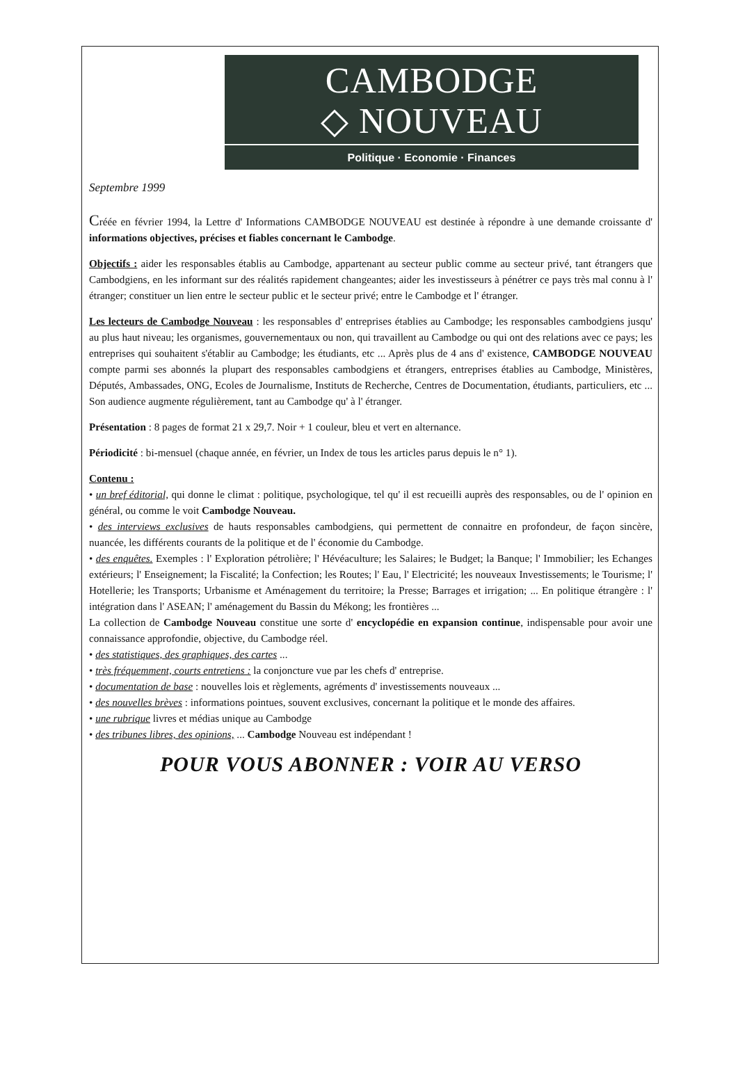CAMBODGE
◇ NOUVEAU
Politique · Economie · Finances
Septembre 1999
Créée en février 1994, la Lettre d' Informations CAMBODGE NOUVEAU est destinée à répondre à une demande croissante d' informations objectives, précises et fiables concernant le Cambodge.
Objectifs : aider les responsables établis au Cambodge, appartenant au secteur public comme au secteur privé, tant étrangers que Cambodgiens, en les informant sur des réalités rapidement changeantes; aider les investisseurs à pénétrer ce pays très mal connu à l' étranger; constituer un lien entre le secteur public et le secteur privé; entre le Cambodge et l' étranger.
Les lecteurs de Cambodge Nouveau : les responsables d' entreprises établies au Cambodge; les responsables cambodgiens jusqu' au plus haut niveau; les organismes, gouvernementaux ou non, qui travaillent au Cambodge ou qui ont des relations avec ce pays; les entreprises qui souhaitent s'établir au Cambodge; les étudiants, etc ... Après plus de 4 ans d' existence, CAMBODGE NOUVEAU compte parmi ses abonnés la plupart des responsables cambodgiens et étrangers, entreprises établies au Cambodge, Ministères, Députés, Ambassades, ONG, Ecoles de Journalisme, Instituts de Recherche, Centres de Documentation, étudiants, particuliers, etc ... Son audience augmente régulièrement, tant au Cambodge qu' à l' étranger.
Présentation : 8 pages de format 21 x 29,7. Noir + 1 couleur, bleu et vert en alternance.
Périodicité : bi-mensuel (chaque année, en février, un Index de tous les articles parus depuis le n° 1).
Contenu :
• un bref éditorial, qui donne le climat : politique, psychologique, tel qu' il est recueilli auprès des responsables, ou de l' opinion en général, ou comme le voit Cambodge Nouveau.
• des interviews exclusives de hauts responsables cambodgiens, qui permettent de connaitre en profondeur, de façon sincère, nuancée, les différents courants de la politique et de l' économie du Cambodge.
• des enquêtes. Exemples : l' Exploration pétrolière; l' Hévéaculture; les Salaires; le Budget; la Banque; l' Immobilier; les Echanges extérieurs; l' Enseignement; la Fiscalité; la Confection; les Routes; l' Eau, l' Electricité; les nouveaux Investissements; le Tourisme; l' Hotellerie; les Transports; Urbanisme et Aménagement du territoire; la Presse; Barrages et irrigation; ... En politique étrangère : l' intégration dans l' ASEAN; l' aménagement du Bassin du Mékong; les frontières ...
La collection de Cambodge Nouveau constitue une sorte d' encyclopédie en expansion continue, indispensable pour avoir une connaissance approfondie, objective, du Cambodge réel.
• des statistiques, des graphiques, des cartes ...
• très fréquemment, courts entretiens : la conjoncture vue par les chefs d' entreprise.
• documentation de base : nouvelles lois et règlements, agréments d' investissements nouveaux ...
• des nouvelles brèves : informations pointues, souvent exclusives, concernant la politique et le monde des affaires.
• une rubrique livres et médias unique au Cambodge
• des tribunes libres, des opinions, ... Cambodge Nouveau est indépendant !
POUR VOUS ABONNER : VOIR AU VERSO